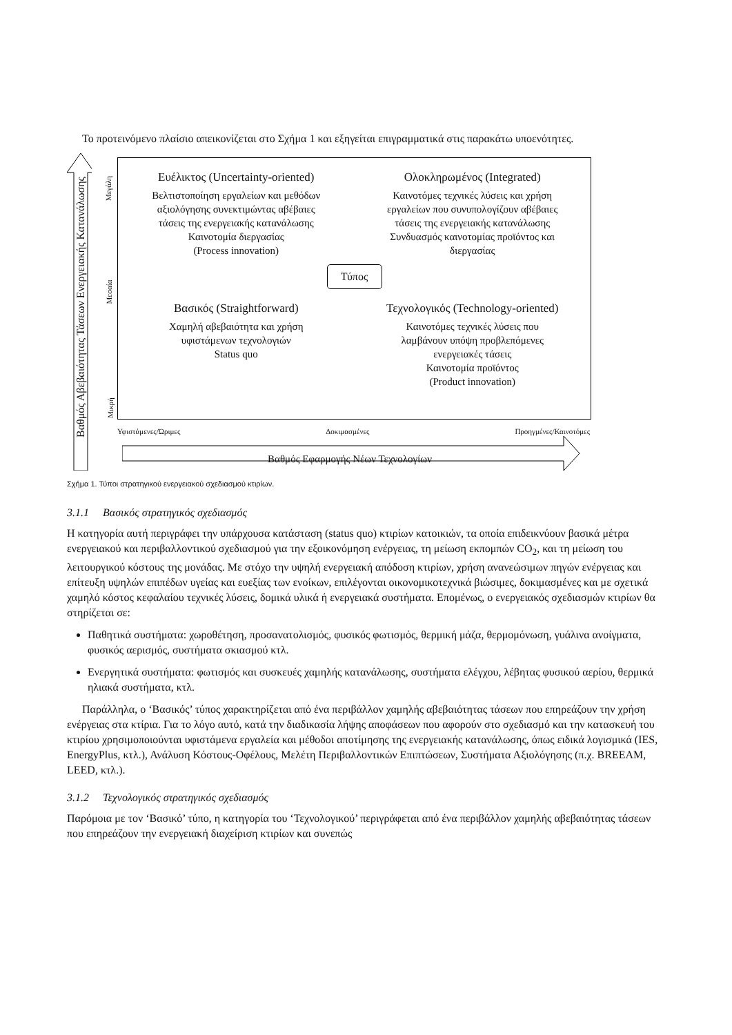Το προτεινόμενο πλαίσιο απεικονίζεται στο Σχήμα 1 και εξηγείται επιγραμματικά στις παρακάτω υποενότητες.
Βαθμός Αβεβαιότητας Τάσεων Ενεργειακής Κατανάλωσης
Μεγάλη
Μεσαία
Μικρή
Ευέλικτος (Uncertainty-oriented)
Βελτιστοποίηση εργαλείων και μεθόδων
αξιολόγησης συνεκτιμώντας αβέβαιες
τάσεις της ενεργειακής κατανάλωσης
Καινοτομία διεργασίας
(Process innovation)
Ολοκληρωμένος (Integrated)
Καινοτόμες τεχνικές λύσεις και χρήση
εργαλείων που συνυπολογίζουν αβέβαιες
τάσεις της ενεργειακής κατανάλωσης
Συνδυασμός καινοτομίας προϊόντος και
διεργασίας
Τύπος
Βασικός (Straightforward)
Χαμηλή αβεβαιότητα και χρήση
υφιστάμενων τεχνολογιών
Status quo
Τεχνολογικός (Technology-oriented)
Καινοτόμες τεχνικές λύσεις που
λαμβάνουν υπόψη προβλεπόμενες
ενεργειακές τάσεις
Καινοτομία προϊόντος
(Product innovation)
Υφιστάμενες/Ώριμες Δοκιμασμένες Προηγμένες/Καινοτόμες
Βαθμός Εφαρμογής Νέων Τεχνολογίων
Σχήμα 1. Τύποι στρατηγικού ενεργειακού σχεδιασμού κτιρίων.
3.1.1 Βασικός στρατηγικός σχεδιασμός
Η κατηγορία αυτή περιγράφει την υπάρχουσα κατάσταση (status quo) κτιρίων κατοικιών, τα οποία επιδεικνύουν βασικά μέτρα ενεργειακού και περιβαλλοντικού σχεδιασμού για την εξοικονόμηση ενέργειας, τη μείωση εκπομπών CO<sub>2</sub>, και τη μείωση του λειτουργικού κόστους της μονάδας. Με στόχο την υψηλή ενεργειακή απόδοση κτιρίων, χρήση ανανεώσιμων πηγών ενέργειας και επίτευξη υψηλών επιπέδων υγείας και ευεξίας των ενοίκων, επιλέγονται οικονομικοτεχνικά βιώσιμες, δοκιμασμένες και με σχετικά χαμηλό κόστος κεφαλαίου τεχνικές λύσεις, δομικά υλικά ή ενεργειακά συστήματα. Επομένως, ο ενεργειακός σχεδιασμών κτιρίων θα στηρίζεται σε:
Παθητικά συστήματα: χωροθέτηση, προσανατολισμός, φυσικός φωτισμός, θερμική μάζα, θερμομόνωση, γυάλινα ανοίγματα, φυσικός αερισμός, συστήματα σκιασμού κτλ.
Ενεργητικά συστήματα: φωτισμός και συσκευές χαμηλής κατανάλωσης, συστήματα ελέγχου, λέβητας φυσικού αερίου, θερμικά ηλιακά συστήματα, κτλ.
Παράλληλα, ο ‘Βασικός’ τύπος χαρακτηρίζεται από ένα περιβάλλον χαμηλής αβεβαιότητας τάσεων που επηρεάζουν την χρήση ενέργειας στα κτίρια. Για το λόγο αυτό, κατά την διαδικασία λήψης αποφάσεων που αφορούν στο σχεδιασμό και την κατασκευή του κτιρίου χρησιμοποιούνται υφιστάμενα εργαλεία και μέθοδοι αποτίμησης της ενεργειακής κατανάλωσης, όπως ειδικά λογισμικά (IES, EnergyPlus, κτλ.), Ανάλυση Κόστους-Οφέλους, Μελέτη Περιβαλλοντικών Επιπτώσεων, Συστήματα Αξιολόγησης (π.χ. BREEAM, LEED, κτλ.).
3.1.2 Τεχνολογικός στρατηγικός σχεδιασμός
Παρόμοια με τον ‘Βασικό’ τύπο, η κατηγορία του ‘Τεχνολογικού’ περιγράφεται από ένα περιβάλλον χαμηλής αβεβαιότητας τάσεων που επηρεάζουν την ενεργειακή διαχείριση κτιρίων και συνεπώς